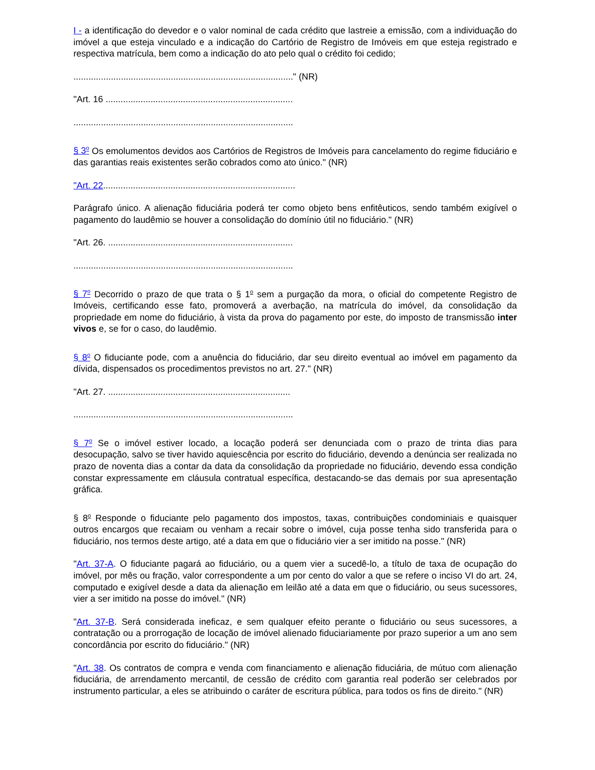I - a identificação do devedor e o valor nominal de cada crédito que lastreie a emissão, com a individuação do imóvel a que esteja vinculado e a indicação do Cartório de Registro de Imóveis em que esteja registrado e respectiva matrícula, bem como a indicação do ato pelo qual o crédito foi cedido;
........................................................................................" (NR)
"Art. 16 ...........................................................................
........................................................................................
§ 3<sup>o</sup> Os emolumentos devidos aos Cartórios de Registros de Imóveis para cancelamento do regime fiduciário e das garantias reais existentes serão cobrados como ato único." (NR)
"Art. 22.............................................................................
Parágrafo único. A alienação fiduciária poderá ter como objeto bens enfitêuticos, sendo também exigível o pagamento do laudêmio se houver a consolidação do domínio útil no fiduciário." (NR)
"Art. 26. ..........................................................................
........................................................................................
§ 7<sup>o</sup> Decorrido o prazo de que trata o § 1<sup>o</sup> sem a purgação da mora, o oficial do competente Registro de Imóveis, certificando esse fato, promoverá a averbação, na matrícula do imóvel, da consolidação da propriedade em nome do fiduciário, à vista da prova do pagamento por este, do imposto de transmissão inter vivos e, se for o caso, do laudêmio.
§ 8<sup>o</sup> O fiduciante pode, com a anuência do fiduciário, dar seu direito eventual ao imóvel em pagamento da dívida, dispensados os procedimentos previstos no art. 27." (NR)
"Art. 27. .........................................................................
........................................................................................
§ 7<sup>o</sup> Se o imóvel estiver locado, a locação poderá ser denunciada com o prazo de trinta dias para desocupação, salvo se tiver havido aquiescência por escrito do fiduciário, devendo a denúncia ser realizada no prazo de noventa dias a contar da data da consolidação da propriedade no fiduciário, devendo essa condição constar expressamente em cláusula contratual específica, destacando-se das demais por sua apresentação gráfica.
§ 8<sup>o</sup> Responde o fiduciante pelo pagamento dos impostos, taxas, contribuições condominiais e quaisquer outros encargos que recaiam ou venham a recair sobre o imóvel, cuja posse tenha sido transferida para o fiduciário, nos termos deste artigo, até a data em que o fiduciário vier a ser imitido na posse." (NR)
"Art. 37-A. O fiduciante pagará ao fiduciário, ou a quem vier a sucedê-lo, a título de taxa de ocupação do imóvel, por mês ou fração, valor correspondente a um por cento do valor a que se refere o inciso VI do art. 24, computado e exigível desde a data da alienação em leilão até a data em que o fiduciário, ou seus sucessores, vier a ser imitido na posse do imóvel." (NR)
"Art. 37-B. Será considerada ineficaz, e sem qualquer efeito perante o fiduciário ou seus sucessores, a contratação ou a prorrogação de locação de imóvel alienado fiduciariamente por prazo superior a um ano sem concordância por escrito do fiduciário." (NR)
"Art. 38. Os contratos de compra e venda com financiamento e alienação fiduciária, de mútuo com alienação fiduciária, de arrendamento mercantil, de cessão de crédito com garantia real poderão ser celebrados por instrumento particular, a eles se atribuindo o caráter de escritura pública, para todos os fins de direito." (NR)